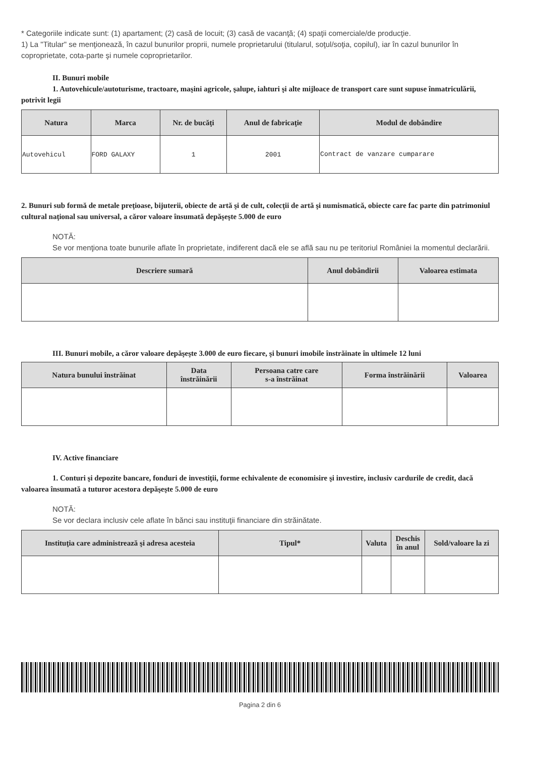* Categoriile indicate sunt: (1) apartament; (2) casă de locuit; (3) casă de vacanţă; (4) spaţii comerciale/de producţie.
1) La "Titular" se menţionează, în cazul bunurilor proprii, numele proprietarului (titularul, soţul/soţia, copilul), iar în cazul bunurilor în coproprietate, cota-parte şi numele coproprietarilor.
II. Bunuri mobile
1. Autovehicule/autoturisme, tractoare, maşini agricole, şalupe, iahturi şi alte mijloace de transport care sunt supuse înmatriculării, potrivit legii
| Natura | Marca | Nr. de bucăţi | Anul de fabricaţie | Modul de dobândire |
| --- | --- | --- | --- | --- |
| Autovehicul | FORD GALAXY | 1 | 2001 | Contract de vanzare cumparare |
2. Bunuri sub formă de metale preţioase, bijuterii, obiecte de artă şi de cult, colecţii de artă şi numismatică, obiecte care fac parte din patrimoniul cultural naţional sau universal, a căror valoare însumată depăşeşte 5.000 de euro
NOTĂ:
Se vor menţiona toate bunurile aflate în proprietate, indiferent dacă ele se află sau nu pe teritoriul României la momentul declarării.
| Descriere sumară | Anul dobândirii | Valoarea estimata |
| --- | --- | --- |
III. Bunuri mobile, a căror valoare depăşeşte 3.000 de euro fiecare, şi bunuri imobile înstrăinate în ultimele 12 luni
| Natura bunului înstrăinat | Data înstrăinării | Persoana catre care s-a înstrăinat | Forma înstrăinării | Valoarea |
| --- | --- | --- | --- | --- |
IV. Active financiare
1. Conturi şi depozite bancare, fonduri de investiţii, forme echivalente de economisire şi investire, inclusiv cardurile de credit, dacă valoarea însumată a tuturor acestora depăşeşte 5.000 de euro
NOTĂ:
Se vor declara inclusiv cele aflate în bănci sau instituţii financiare din străinătate.
| Instituţia care administrează şi adresa acesteia | Tipul* | Valuta | Deschis în anul | Sold/valoare la zi |
| --- | --- | --- | --- | --- |
Pagina 2 din 6